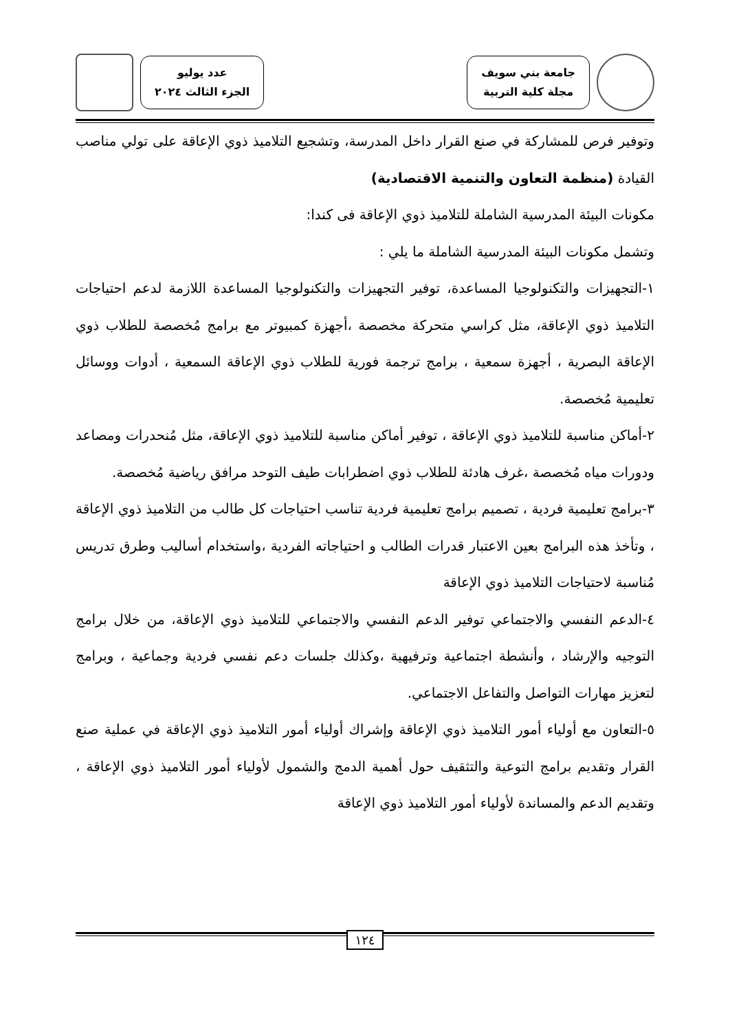جامعة بني سويف
مجلة كلية التربية
عدد يوليو
الجزء الثالث ٢٠٢٤
وتوفير فرص للمشاركة في صنع القرار داخل المدرسة، وتشجيع التلاميذ ذوي الإعاقة على تولي مناصب القيادة (منظمة التعاون والتنمية الاقتصادية)
مكونات البيئة المدرسية الشاملة للتلاميذ ذوي الإعاقة فى كندا:
وتشمل مكونات البيئة المدرسية الشاملة ما يلي :
١-التجهيزات والتكنولوجيا المساعدة، توفير التجهيزات والتكنولوجيا المساعدة اللازمة لدعم احتياجات التلاميذ ذوي الإعاقة، مثل كراسي متحركة مخصصة ،أجهزة كمبيوتر مع برامج مُخصصة للطلاب ذوي الإعاقة البصرية ، أجهزة سمعية ، برامج ترجمة فورية للطلاب ذوي الإعاقة السمعية ، أدوات ووسائل تعليمية مُخصصة.
٢-أماكن مناسبة للتلاميذ ذوي الإعاقة ، توفير أماكن مناسبة للتلاميذ ذوي الإعاقة، مثل مُنحدرات ومصاعد ودورات مياه مُخصصة ،غرف هادئة للطلاب ذوي اضطرابات طيف التوحد مرافق رياضية مُخصصة.
٣-برامج تعليمية فردية ، تصميم برامج تعليمية فردية تناسب احتياجات كل طالب من التلاميذ ذوي الإعاقة ، وتأخذ هذه البرامج بعين الاعتبار قدرات الطالب و احتياجاته الفردية ،واستخدام أساليب وطرق تدريس مُناسبة لاحتياجات التلاميذ ذوي الإعاقة
٤-الدعم النفسي والاجتماعي توفير الدعم النفسي والاجتماعي للتلاميذ ذوي الإعاقة، من خلال برامج التوجيه والإرشاد ، وأنشطة اجتماعية وترفيهية ،وكذلك جلسات دعم نفسي فردية وجماعية ، وبرامج لتعزيز مهارات التواصل والتفاعل الاجتماعي.
٥-التعاون مع أولياء أمور التلاميذ ذوي الإعاقة وإشراك أولياء أمور التلاميذ ذوي الإعاقة في عملية صنع القرار وتقديم برامج التوعية والتثقيف حول أهمية الدمج والشمول لأولياء أمور التلاميذ ذوي الإعاقة ، وتقديم الدعم والمساندة لأولياء أمور التلاميذ ذوي الإعاقة
١٢٤